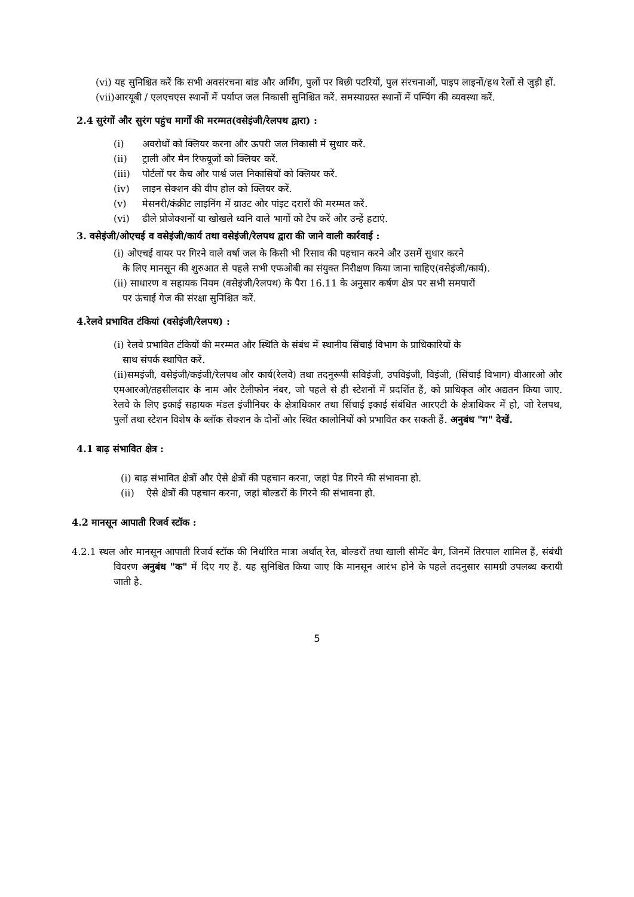(vi) यह सुनिश्चित करें कि सभी अवसंरचना बांड और अर्थिंग, पुलों पर बिछी पटरियों, पुल संरचनाओं, पाइप लाइनों/हथ रेलों से जुड़ी हों.
(vii)आरयूबी / एलएचएस स्थानों में पर्याप्त जल निकासी सुनिश्चित करें. समस्याग्रस्त स्थानों में पम्पिंग की व्यवस्था करें.
2.4 सुरंगों और सुरंग पहुंच मार्गों की मरम्मत(वसेइंजी/रेलपथ द्वारा) :
(i) अवरोधों को क्लियर करना और ऊपरी जल निकासी में सुधार करें.
(ii) ट्राली और मैन रिफयूजों को क्लियर करें.
(iii) पोर्टलों पर कैच और पार्श्व जल निकासियों को क्लियर करें.
(iv) लाइन सेक्शन की वीप होल को क्लियर करें.
(v) मेसनरी/कंक्रीट लाइनिंग में ग्राउट और पांइट दरारों की मरम्मत करें.
(vi) ढीले प्रोजेक्शनों या खोखले ध्वनि वाले भागों को टैप करें और उन्हें हटाएं.
3. वसेइंजी/ओएचई व वसेइंजी/कार्य तथा वसेइंजी/रेलपथ द्वारा की जाने वाली कार्रवाई :
(i) ओएचई वायर पर गिरने वाले वर्षा जल के किसी भी रिसाव की पहचान करने और उसमें सुधार करने
के लिए मानसून की शुरुआत से पहले सभी एफओबी का संयुक्त निरीक्षण किया जाना चाहिए(वसेइंजी/कार्य).
(ii) साधारण व सहायक नियम (वसेइंजी/रेलपथ) के पैरा 16.11 के अनुसार कर्षण क्षेत्र पर सभी समपारों
पर ऊंचाई गेज की संरक्षा सुनिश्चित करें.
4.रेलवे प्रभावित टंकियां (वसेइंजी/रेलपथ) :
(i) रेलवे प्रभावित टंकियों की मरम्मत और स्थिति के संबंध में स्थानीय सिंचाई विभाग के प्राधिकारियों के
साथ संपर्क स्थापित करें.
(ii)समइंजी, वसेइंजी/कइंजी/रेलपथ और कार्य(रेलवे) तथा तदनुरूपी सविइंजी, उपविइंजी, विइंजी, (सिंचाई विभाग) वीआरओ और एमआरओ/तहसीलदार के नाम और टेलीफोन नंबर, जो पहले से ही स्टेशनों में प्रदर्शित हैं, को प्राधिकृत और अद्यतन किया जाए. रेलवे के लिए इकाई सहायक मंडल इंजीनियर के क्षेत्राधिकार तथा सिंचाई इकाई संबंधित आरएटी के क्षेत्राधिकर में हो, जो रेलपथ, पुलों तथा स्टेशन विशेष के ब्लॉक सेक्शन के दोनों ओर स्थित कालोनियों को प्रभावित कर सकती हैं. अनुबंध "ग" देखें.
4.1 बाढ़ संभावित क्षेत्र :
(i) बाढ़ संभावित क्षेत्रों और ऐसे क्षेत्रों की पहचान करना, जहां पेड गिरने की संभावना हो.
(ii) ऐसे क्षेत्रों की पहचान करना, जहां बोल्डरों के गिरने की संभावना हो.
4.2 मानसून आपाती रिजर्व स्टॉक :
4.2.1 स्थल और मानसून आपाती रिजर्व स्टॉक की निर्धारित मात्रा अर्थात् रेत, बोल्डरों तथा खाली सीमेंट बैग, जिनमें तिरपाल शामिल हैं, संबंधी विवरण अनुबंध "क" में दिए गए हैं. यह सुनिश्चित किया जाए कि मानसून आरंभ होने के पहले तदनुसार सामग्री उपलब्ध करायी जाती है.
5